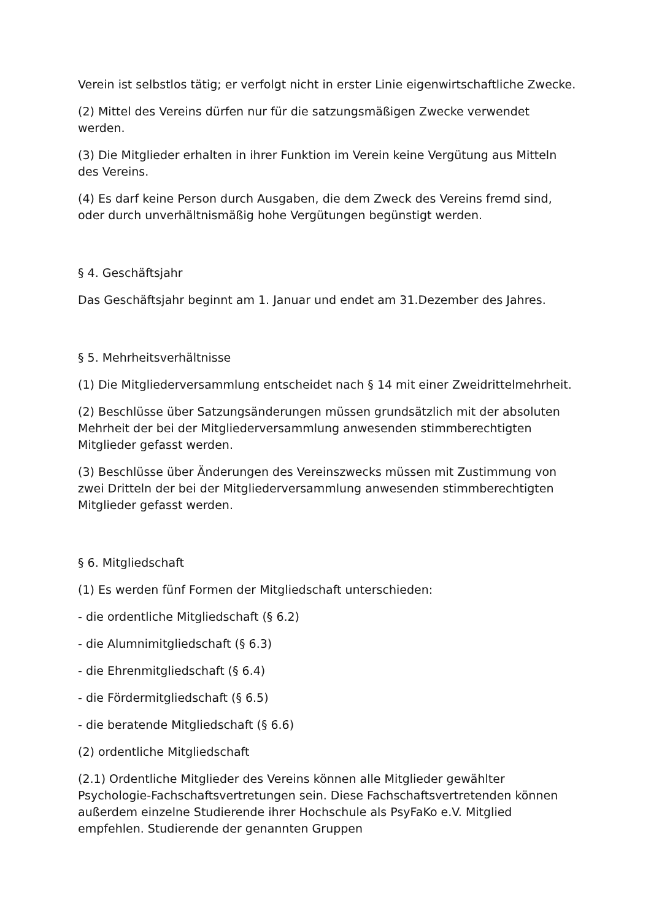Verein ist selbstlos tätig; er verfolgt nicht in erster Linie eigenwirtschaftliche Zwecke.
(2) Mittel des Vereins dürfen nur für die satzungsmäßigen Zwecke verwendet werden.
(3) Die Mitglieder erhalten in ihrer Funktion im Verein keine Vergütung aus Mitteln des Vereins.
(4) Es darf keine Person durch Ausgaben, die dem Zweck des Vereins fremd sind, oder durch unverhältnismäßig hohe Vergütungen begünstigt werden.
§ 4. Geschäftsjahr
Das Geschäftsjahr beginnt am 1. Januar und endet am 31.Dezember des Jahres.
§ 5. Mehrheitsverhältnisse
(1) Die Mitgliederversammlung entscheidet nach § 14 mit einer Zweidrittelmehrheit.
(2) Beschlüsse über Satzungsänderungen müssen grundsätzlich mit der absoluten Mehrheit der bei der Mitgliederversammlung anwesenden stimmberechtigten Mitglieder gefasst werden.
(3) Beschlüsse über Änderungen des Vereinszwecks müssen mit Zustimmung von zwei Dritteln der bei der Mitgliederversammlung anwesenden stimmberechtigten Mitglieder gefasst werden.
§ 6. Mitgliedschaft
(1) Es werden fünf Formen der Mitgliedschaft unterschieden:
- die ordentliche Mitgliedschaft (§ 6.2)
- die Alumnimitgliedschaft (§ 6.3)
- die Ehrenmitgliedschaft (§ 6.4)
- die Fördermitgliedschaft (§ 6.5)
- die beratende Mitgliedschaft (§ 6.6)
(2) ordentliche Mitgliedschaft
(2.1) Ordentliche Mitglieder des Vereins können alle Mitglieder gewählter Psychologie-Fachschaftsvertretungen sein. Diese Fachschaftsvertretenden können außerdem einzelne Studierende ihrer Hochschule als PsyFaKo e.V. Mitglied empfehlen. Studierende der genannten Gruppen